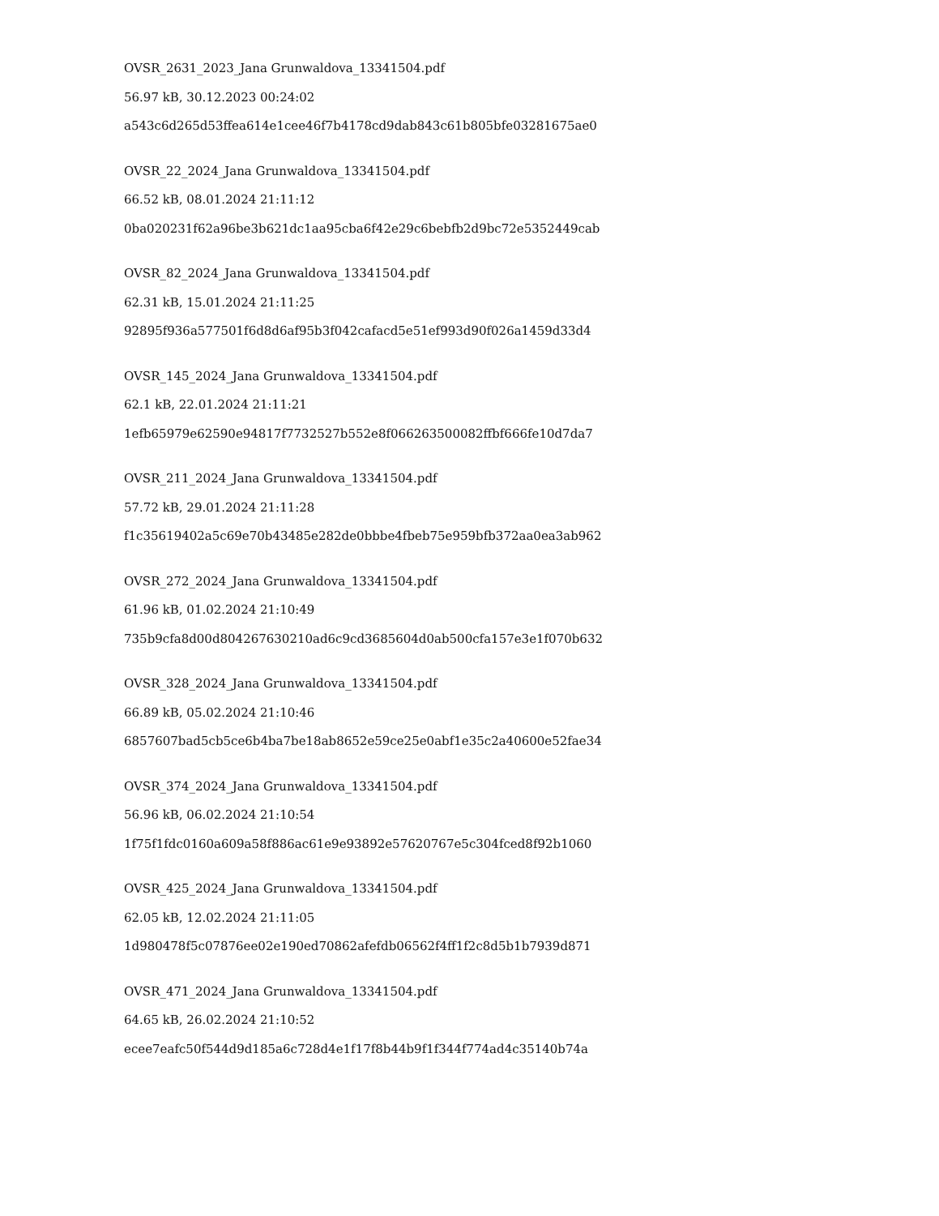OVSR_2631_2023_Jana Grunwaldova_13341504.pdf
56.97 kB, 30.12.2023 00:24:02
a543c6d265d53ffea614e1cee46f7b4178cd9dab843c61b805bfe03281675ae0
OVSR_22_2024_Jana Grunwaldova_13341504.pdf
66.52 kB, 08.01.2024 21:11:12
0ba020231f62a96be3b621dc1aa95cba6f42e29c6bebfb2d9bc72e5352449cab
OVSR_82_2024_Jana Grunwaldova_13341504.pdf
62.31 kB, 15.01.2024 21:11:25
92895f936a577501f6d8d6af95b3f042cafacd5e51ef993d90f026a1459d33d4
OVSR_145_2024_Jana Grunwaldova_13341504.pdf
62.1 kB, 22.01.2024 21:11:21
1efb65979e62590e94817f7732527b552e8f066263500082ffbf666fe10d7da7
OVSR_211_2024_Jana Grunwaldova_13341504.pdf
57.72 kB, 29.01.2024 21:11:28
f1c35619402a5c69e70b43485e282de0bbbe4fbeb75e959bfb372aa0ea3ab962
OVSR_272_2024_Jana Grunwaldova_13341504.pdf
61.96 kB, 01.02.2024 21:10:49
735b9cfa8d00d804267630210ad6c9cd3685604d0ab500cfa157e3e1f070b632
OVSR_328_2024_Jana Grunwaldova_13341504.pdf
66.89 kB, 05.02.2024 21:10:46
6857607bad5cb5ce6b4ba7be18ab8652e59ce25e0abf1e35c2a40600e52fae34
OVSR_374_2024_Jana Grunwaldova_13341504.pdf
56.96 kB, 06.02.2024 21:10:54
1f75f1fdc0160a609a58f886ac61e9e93892e57620767e5c304fced8f92b1060
OVSR_425_2024_Jana Grunwaldova_13341504.pdf
62.05 kB, 12.02.2024 21:11:05
1d980478f5c07876ee02e190ed70862afefdb06562f4ff1f2c8d5b1b7939d871
OVSR_471_2024_Jana Grunwaldova_13341504.pdf
64.65 kB, 26.02.2024 21:10:52
ecee7eafc50f544d9d185a6c728d4e1f17f8b44b9f1f344f774ad4c35140b74a